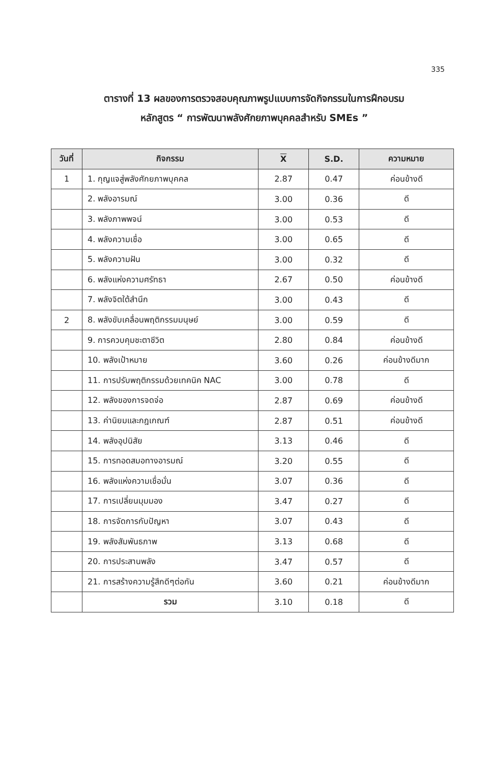335
ตารางที่ 13 ผลของการตรวจสอบคุณภาพรูปแบบการจัดกิจกรรมในการฝึกอบรม
หลักสูตร “ การพัฒนาพลังศักยภาพบุคคลสำหรับ SMEs ”
| วันที่ | กิจกรรม | X | S.D. | ความหมาย |
| --- | --- | --- | --- | --- |
| 1 | 1. กุญแจสู่พลังศักยภาพบุคคล | 2.87 | 0.47 | ค่อนข้างดี |
| | 2. พลังอารมณ์ | 3.00 | 0.36 | ดี |
| | 3. พลังภาพพจน์ | 3.00 | 0.53 | ดี |
| | 4. พลังความเชื่อ | 3.00 | 0.65 | ดี |
| | 5. พลังความฝัน | 3.00 | 0.32 | ดี |
| | 6. พลังแห่งความศรัทธา | 2.67 | 0.50 | ค่อนข้างดี |
| | 7. พลังจิตใต้สำนึก | 3.00 | 0.43 | ดี |
| 2 | 8. พลังขับเคลื่อนพฤติกรรมมนุษย์ | 3.00 | 0.59 | ดี |
| | 9. การควบคุมชะตาชีวิต | 2.80 | 0.84 | ค่อนข้างดี |
| | 10. พลังเป้าหมาย | 3.60 | 0.26 | ค่อนข้างดีมาก |
| | 11. การปรับพฤติกรรมด้วยเทคนิค NAC | 3.00 | 0.78 | ดี |
| | 12. พลังของการจดจ่อ | 2.87 | 0.69 | ค่อนข้างดี |
| | 13. ค่านิยมและกฎเกณฑ์ | 2.87 | 0.51 | ค่อนข้างดี |
| | 14. พลังอุปนิสัย | 3.13 | 0.46 | ดี |
| | 15. การทอดสมอทางอารมณ์ | 3.20 | 0.55 | ดี |
| | 16. พลังแห่งความเชื่อมั่น | 3.07 | 0.36 | ดี |
| | 17. การเปลี่ยนมุมมอง | 3.47 | 0.27 | ดี |
| | 18. การจัดการกับปัญหา | 3.07 | 0.43 | ดี |
| | 19. พลังสัมพันธภาพ | 3.13 | 0.68 | ดี |
| | 20. การประสานพลัง | 3.47 | 0.57 | ดี |
| | 21. การสร้างความรู้สึกดีๆต่อกัน | 3.60 | 0.21 | ค่อนข้างดีมาก |
| | รวม | 3.10 | 0.18 | ดี |